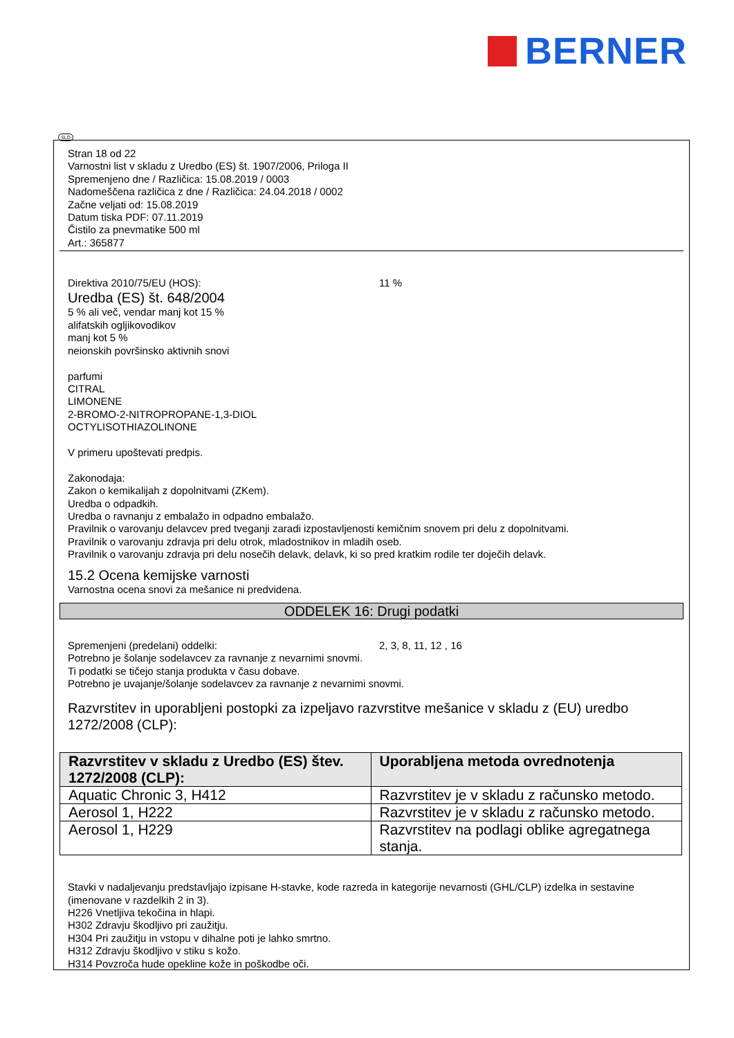BERNER
SLO
Stran 18 od 22
Varnostni list v skladu z Uredbo (ES) št. 1907/2006, Priloga II
Spremenjeno dne / Različica: 15.08.2019 / 0003
Nadomeščena različica z dne / Različica: 24.04.2018 / 0002
Začne veljati od: 15.08.2019
Datum tiska PDF: 07.11.2019
Čistilo za pnevmatike 500 ml
Art.: 365877
Direktiva 2010/75/EU (HOS): 11 %
Uredba (ES) št. 648/2004
5 % ali več, vendar manj kot 15 %
alifatskih ogljikovodikov
manj kot 5 %
neionskih površinsko aktivnih snovi
parfumi
CITRAL
LIMONENE
2-BROMO-2-NITROPROPANE-1,3-DIOL
OCTYLISOTHIAZOLINONE
V primeru upoštevati predpis.
Zakonodaja:
Zakon o kemikalijah z dopolnitvami (ZKem).
Uredba o odpadkih.
Uredba o ravnanju z embalažo in odpadno embalažo.
Pravilnik o varovanju delavcev pred tveganji zaradi izpostavljenosti kemičnim snovem pri delu z dopolnitvami.
Pravilnik o varovanju zdravja pri delu otrok, mladostnikov in mladih oseb.
Pravilnik o varovanju zdravja pri delu nosečih delavk, delavk, ki so pred kratkim rodile ter doječih delavk.
15.2 Ocena kemijske varnosti
Varnostna ocena snovi za mešanice ni predvidena.
ODDELEK 16: Drugi podatki
Spremenjeni (predelani) oddelki: 2, 3, 8, 11, 12 , 16
Potrebno je šolanje sodelavcev za ravnanje z nevarnimi snovmi.
Ti podatki se tičejo stanja produkta v času dobave.
Potrebno je uvajanje/šolanje sodelavcev za ravnanje z nevarnimi snovmi.
Razvrstitev in uporabljeni postopki za izpeljavo razvrstitve mešanice v skladu z (EU) uredbo 1272/2008 (CLP):
| Razvrstitev v skladu z Uredbo (ES) štev. 1272/2008 (CLP): | Uporabljena metoda ovrednotenja |
| --- | --- |
| Aquatic Chronic 3, H412 | Razvrstitev je v skladu z računsko metodo. |
| Aerosol 1, H222 | Razvrstitev je v skladu z računsko metodo. |
| Aerosol 1, H229 | Razvrstitev na podlagi oblike agregatnega stanja. |
Stavki v nadaljevanju predstavljajo izpisane H-stavke, kode razreda in kategorije nevarnosti (GHL/CLP) izdelka in sestavine (imenovane v razdelkih 2 in 3).
H226 Vnetljiva tekočina in hlapi.
H302 Zdravju škodljivo pri zaužitju.
H304 Pri zaužitju in vstopu v dihalne poti je lahko smrtno.
H312 Zdravju škodljivo v stiku s kožo.
H314 Povzroča hude opekline kože in poškodbe oči.